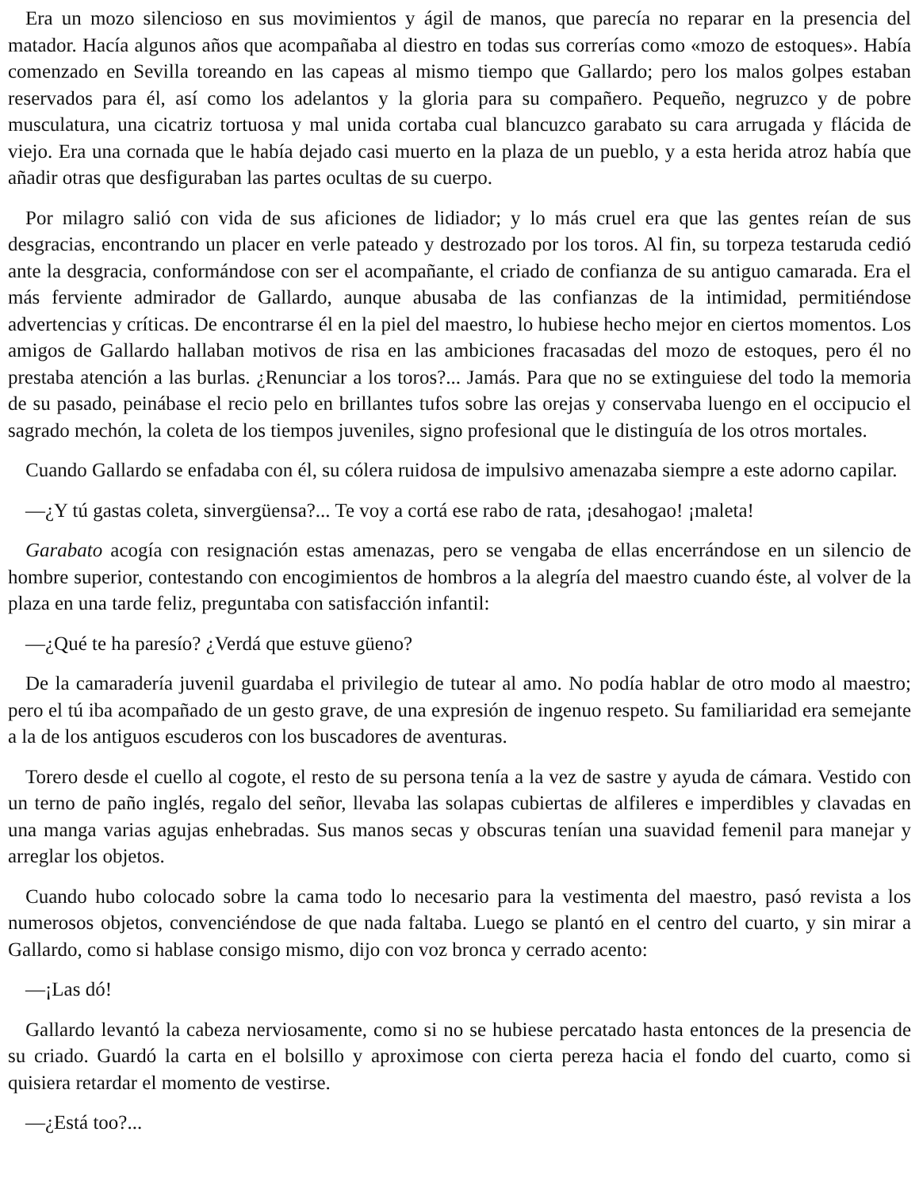Era un mozo silencioso en sus movimientos y ágil de manos, que parecía no reparar en la presencia del matador. Hacía algunos años que acompañaba al diestro en todas sus correrías como «mozo de estoques». Había comenzado en Sevilla toreando en las capeas al mismo tiempo que Gallardo; pero los malos golpes estaban reservados para él, así como los adelantos y la gloria para su compañero. Pequeño, negruzco y de pobre musculatura, una cicatriz tortuosa y mal unida cortaba cual blancuzco garabato su cara arrugada y flácida de viejo. Era una cornada que le había dejado casi muerto en la plaza de un pueblo, y a esta herida atroz había que añadir otras que desfiguraban las partes ocultas de su cuerpo.
Por milagro salió con vida de sus aficiones de lidiador; y lo más cruel era que las gentes reían de sus desgracias, encontrando un placer en verle pateado y destrozado por los toros. Al fin, su torpeza testaruda cedió ante la desgracia, conformándose con ser el acompañante, el criado de confianza de su antiguo camarada. Era el más ferviente admirador de Gallardo, aunque abusaba de las confianzas de la intimidad, permitiéndose advertencias y críticas. De encontrarse él en la piel del maestro, lo hubiese hecho mejor en ciertos momentos. Los amigos de Gallardo hallaban motivos de risa en las ambiciones fracasadas del mozo de estoques, pero él no prestaba atención a las burlas. ¿Renunciar a los toros?... Jamás. Para que no se extinguiese del todo la memoria de su pasado, peinábase el recio pelo en brillantes tufos sobre las orejas y conservaba luengo en el occipucio el sagrado mechón, la coleta de los tiempos juveniles, signo profesional que le distinguía de los otros mortales.
Cuando Gallardo se enfadaba con él, su cólera ruidosa de impulsivo amenazaba siempre a este adorno capilar.
—¿Y tú gastas coleta, sinvergüensa?... Te voy a cortá ese rabo de rata, ¡desahogao! ¡maleta!
Garabato acogía con resignación estas amenazas, pero se vengaba de ellas encerrándose en un silencio de hombre superior, contestando con encogimientos de hombros a la alegría del maestro cuando éste, al volver de la plaza en una tarde feliz, preguntaba con satisfacción infantil:
—¿Qué te ha paresío? ¿Verdá que estuve güeno?
De la camaradería juvenil guardaba el privilegio de tutear al amo. No podía hablar de otro modo al maestro; pero el tú iba acompañado de un gesto grave, de una expresión de ingenuo respeto. Su familiaridad era semejante a la de los antiguos escuderos con los buscadores de aventuras.
Torero desde el cuello al cogote, el resto de su persona tenía a la vez de sastre y ayuda de cámara. Vestido con un terno de paño inglés, regalo del señor, llevaba las solapas cubiertas de alfileres e imperdibles y clavadas en una manga varias agujas enhebradas. Sus manos secas y obscuras tenían una suavidad femenil para manejar y arreglar los objetos.
Cuando hubo colocado sobre la cama todo lo necesario para la vestimenta del maestro, pasó revista a los numerosos objetos, convenciéndose de que nada faltaba. Luego se plantó en el centro del cuarto, y sin mirar a Gallardo, como si hablase consigo mismo, dijo con voz bronca y cerrado acento:
—¡Las dó!
Gallardo levantó la cabeza nerviosamente, como si no se hubiese percatado hasta entonces de la presencia de su criado. Guardó la carta en el bolsillo y aproximose con cierta pereza hacia el fondo del cuarto, como si quisiera retardar el momento de vestirse.
—¿Está too?...